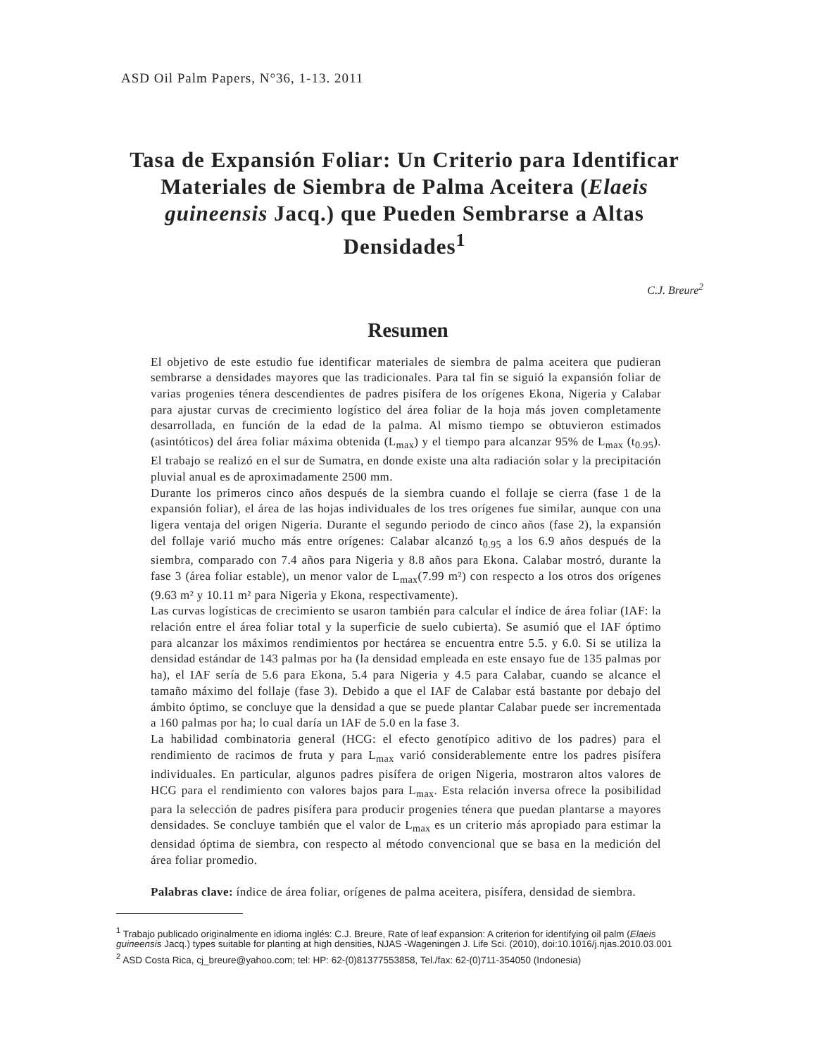ASD Oil Palm Papers, N°36, 1-13. 2011
Tasa de Expansión Foliar: Un Criterio para Identificar Materiales de Siembra de Palma Aceitera (Elaeis guineensis Jacq.) que Pueden Sembrarse a Altas Densidades<sup>1</sup>
C.J. Breure<sup>2</sup>
Resumen
El objetivo de este estudio fue identificar materiales de siembra de palma aceitera que pudieran sembrarse a densidades mayores que las tradicionales. Para tal fin se siguió la expansión foliar de varias progenies ténera descendientes de padres pisífera de los orígenes Ekona, Nigeria y Calabar para ajustar curvas de crecimiento logístico del área foliar de la hoja más joven completamente desarrollada, en función de la edad de la palma. Al mismo tiempo se obtuvieron estimados (asintóticos) del área foliar máxima obtenida (L<sub>max</sub>) y el tiempo para alcanzar 95% de L<sub>max</sub> (t<sub>0.95</sub>). El trabajo se realizó en el sur de Sumatra, en donde existe una alta radiación solar y la precipitación pluvial anual es de aproximadamente 2500 mm.
Durante los primeros cinco años después de la siembra cuando el follaje se cierra (fase 1 de la expansión foliar), el área de las hojas individuales de los tres orígenes fue similar, aunque con una ligera ventaja del origen Nigeria. Durante el segundo periodo de cinco años (fase 2), la expansión del follaje varió mucho más entre orígenes: Calabar alcanzó t<sub>0.95</sub> a los 6.9 años después de la siembra, comparado con 7.4 años para Nigeria y 8.8 años para Ekona. Calabar mostró, durante la fase 3 (área foliar estable), un menor valor de L<sub>max</sub>(7.99 m²) con respecto a los otros dos orígenes (9.63 m² y 10.11 m² para Nigeria y Ekona, respectivamente).
Las curvas logísticas de crecimiento se usaron también para calcular el índice de área foliar (IAF: la relación entre el área foliar total y la superficie de suelo cubierta). Se asumió que el IAF óptimo para alcanzar los máximos rendimientos por hectárea se encuentra entre 5.5. y 6.0. Si se utiliza la densidad estándar de 143 palmas por ha (la densidad empleada en este ensayo fue de 135 palmas por ha), el IAF sería de 5.6 para Ekona, 5.4 para Nigeria y 4.5 para Calabar, cuando se alcance el tamaño máximo del follaje (fase 3). Debido a que el IAF de Calabar está bastante por debajo del ámbito óptimo, se concluye que la densidad a que se puede plantar Calabar puede ser incrementada a 160 palmas por ha; lo cual daría un IAF de 5.0 en la fase 3.
La habilidad combinatoria general (HCG: el efecto genotípico aditivo de los padres) para el rendimiento de racimos de fruta y para L<sub>max</sub> varió considerablemente entre los padres pisífera individuales. En particular, algunos padres pisífera de origen Nigeria, mostraron altos valores de HCG para el rendimiento con valores bajos para L<sub>max</sub>. Esta relación inversa ofrece la posibilidad para la selección de padres pisífera para producir progenies ténera que puedan plantarse a mayores densidades. Se concluye también que el valor de L<sub>max</sub> es un criterio más apropiado para estimar la densidad óptima de siembra, con respecto al método convencional que se basa en la medición del área foliar promedio.
Palabras clave: índice de área foliar, orígenes de palma aceitera, pisífera, densidad de siembra.
<sup>1</sup> Trabajo publicado originalmente en idioma inglés: C.J. Breure, Rate of leaf expansion: A criterion for identifying oil palm (Elaeis guineensis Jacq.) types suitable for planting at high densities, NJAS -Wageningen J. Life Sci. (2010), doi:10.1016/j.njas.2010.03.001
<sup>2</sup> ASD Costa Rica, cj_breure@yahoo.com; tel: HP: 62-(0)81377553858, Tel./fax: 62-(0)711-354050 (Indonesia)